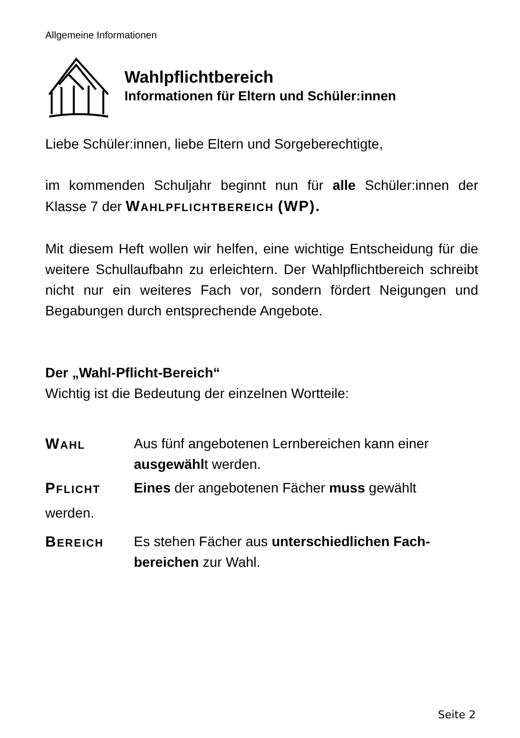Allgemeine Informationen
Wahlpflichtbereich
Informationen für Eltern und Schüler:innen
Liebe Schüler:innen, liebe Eltern und Sorgeberechtigte,
im kommenden Schuljahr beginnt nun für alle Schüler:innen der Klasse 7 der WAHLPFLICHTBEREICH (WP).
Mit diesem Heft wollen wir helfen, eine wichtige Entscheidung für die weitere Schullaufbahn zu erleichtern. Der Wahlpflichtbereich schreibt nicht nur ein weiteres Fach vor, sondern fördert Neigungen und Begabungen durch entsprechende Angebote.
Der „Wahl-Pflicht-Bereich“
Wichtig ist die Bedeutung der einzelnen Wortteile:
WAHL
Aus fünf angebotenen Lernbereichen kann einer ausgewählt werden.
PFLICHT
Eines der angebotenen Fächer muss gewählt
werden.
BEREICH
Es stehen Fächer aus unterschiedlichen Fach-bereichen zur Wahl.
Seite 2